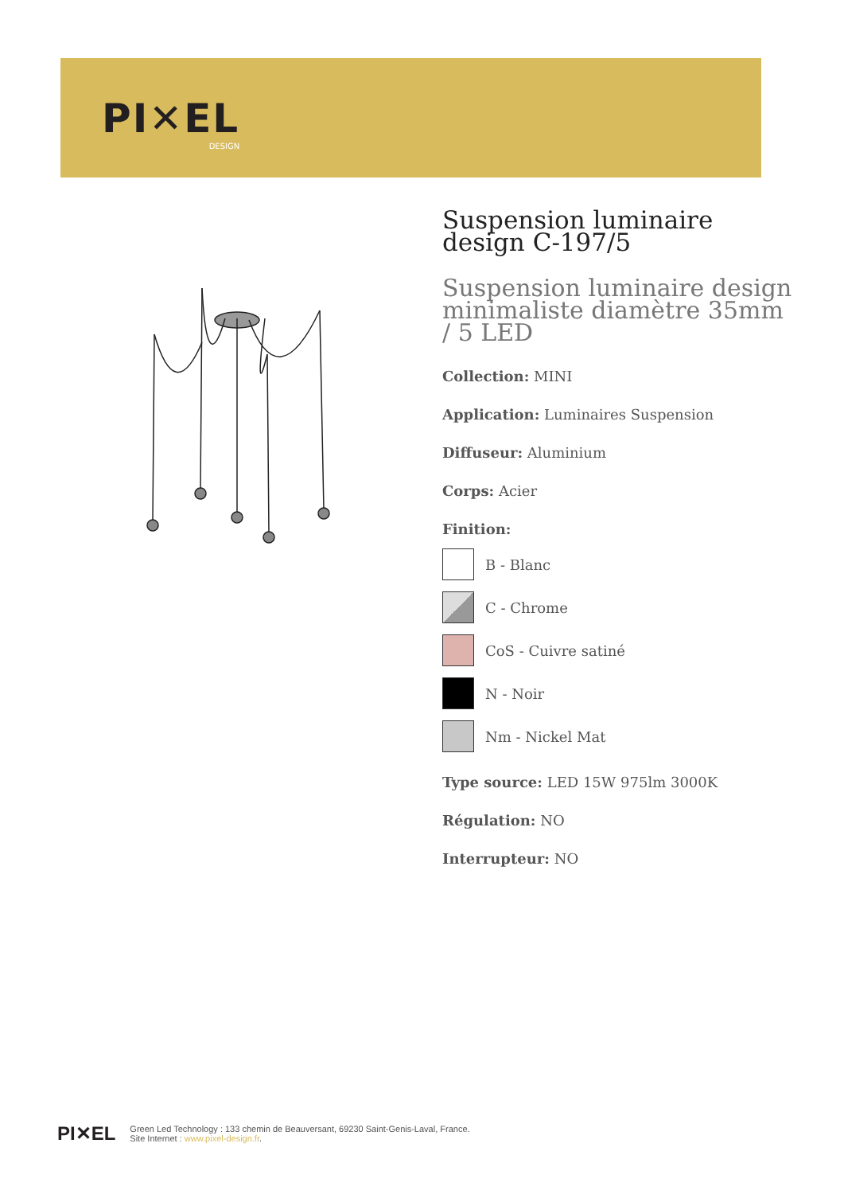PI✕EL
DESIGN
Suspension luminaire design C-197/5
Suspension luminaire design minimaliste diamètre 35mm / 5 LED
Collection: MINI
Application: Luminaires Suspension
Diffuseur: Aluminium
Corps: Acier
Finition:
B - Blanc
C - Chrome
CoS - Cuivre satiné
N - Noir
Nm - Nickel Mat
Type source: LED 15W 975lm 3000K
Régulation: NO
Interrupteur: NO
PI✕EL
Green Led Technology : 133 chemin de Beauversant, 69230 Saint-Genis-Laval, France.
Site Internet : www.pixel-design.fr.